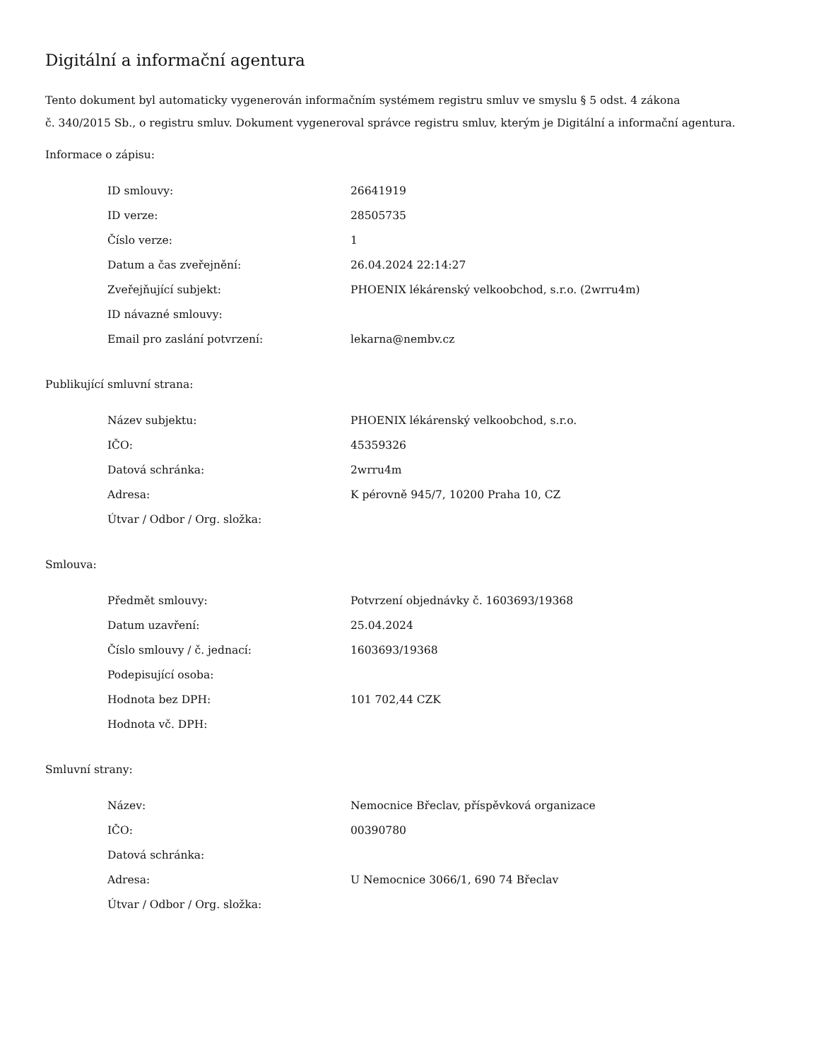Digitální a informační agentura
Tento dokument byl automaticky vygenerován informačním systémem registru smluv ve smyslu § 5 odst. 4 zákona
č. 340/2015 Sb., o registru smluv. Dokument vygeneroval správce registru smluv, kterým je Digitální a informační agentura.
Informace o zápisu:
| ID smlouvy: | 26641919 |
| ID verze: | 28505735 |
| Číslo verze: | 1 |
| Datum a čas zveřejnění: | 26.04.2024 22:14:27 |
| Zveřejňující subjekt: | PHOENIX lékárenský velkoobchod, s.r.o. (2wrru4m) |
| ID návazné smlouvy: | |
| Email pro zaslání potvrzení: | lekarna@nembv.cz |
Publikující smluvní strana:
| Název subjektu: | PHOENIX lékárenský velkoobchod, s.r.o. |
| IČO: | 45359326 |
| Datová schránka: | 2wrru4m |
| Adresa: | K pérovně 945/7, 10200 Praha 10, CZ |
| Útvar / Odbor / Org. složka: | |
Smlouva:
| Předmět smlouvy: | Potvrzení objednávky č. 1603693/19368 |
| Datum uzavření: | 25.04.2024 |
| Číslo smlouvy / č. jednací: | 1603693/19368 |
| Podepisující osoba: | |
| Hodnota bez DPH: | 101 702,44 CZK |
| Hodnota vč. DPH: | |
Smluvní strany:
| Název: | Nemocnice Břeclav, příspěvková organizace |
| IČO: | 00390780 |
| Datová schránka: | |
| Adresa: | U Nemocnice 3066/1, 690 74 Břeclav |
| Útvar / Odbor / Org. složka: | |